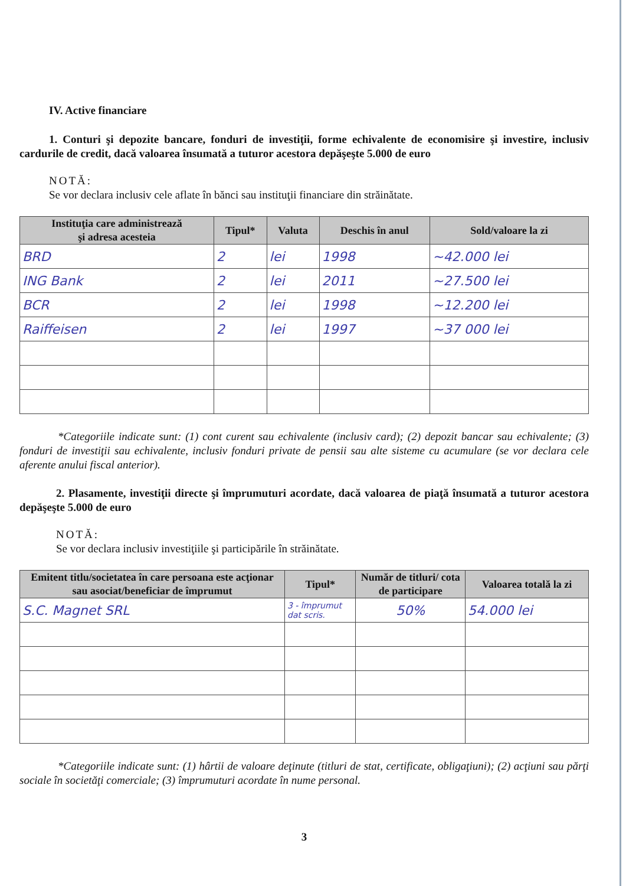IV. Active financiare
1. Conturi şi depozite bancare, fonduri de investiţii, forme echivalente de economisire şi investire, inclusiv cardurile de credit, dacă valoarea însumată a tuturor acestora depăşeşte 5.000 de euro
NOTĂ:
Se vor declara inclusiv cele aflate în bănci sau instituţii financiare din străinătate.
| Instituţia care administrează şi adresa acesteia | Tipul* | Valuta | Deschis în anul | Sold/valoare la zi |
| --- | --- | --- | --- | --- |
| BRD | 2 | lei | 1998 | ~42.000 lei |
| ING Bank | 2 | lei | 2011 | ~27.500 lei |
| BCR | 2 | lei | 1998 | ~12.200 lei |
| Raiffeisen | 2 | lei | 1997 | ~37 000 lei |
*Categoriile indicate sunt: (1) cont curent sau echivalente (inclusiv card); (2) depozit bancar sau echivalente; (3) fonduri de investiţii sau echivalente, inclusiv fonduri private de pensii sau alte sisteme cu acumulare (se vor declara cele aferente anului fiscal anterior).
2. Plasamente, investiţii directe şi împrumuturi acordate, dacă valoarea de piaţă însumată a tuturor acestora depăşeşte 5.000 de euro
NOTĂ:
Se vor declara inclusiv investiţiile şi participările în străinătate.
| Emitent titlu/societatea în care persoana este acţionar sau asociat/beneficiar de împrumut | Tipul* | Număr de titluri/ cota de participare | Valoarea totală la zi |
| --- | --- | --- | --- |
| S.C. Magnet SRL | 3 - împrumut dat scris. | 50% | 54.000 lei |
*Categoriile indicate sunt: (1) hârtii de valoare deţinute (titluri de stat, certificate, obligaţiuni); (2) acţiuni sau părţi sociale în societăţi comerciale; (3) împrumuturi acordate în nume personal.
3